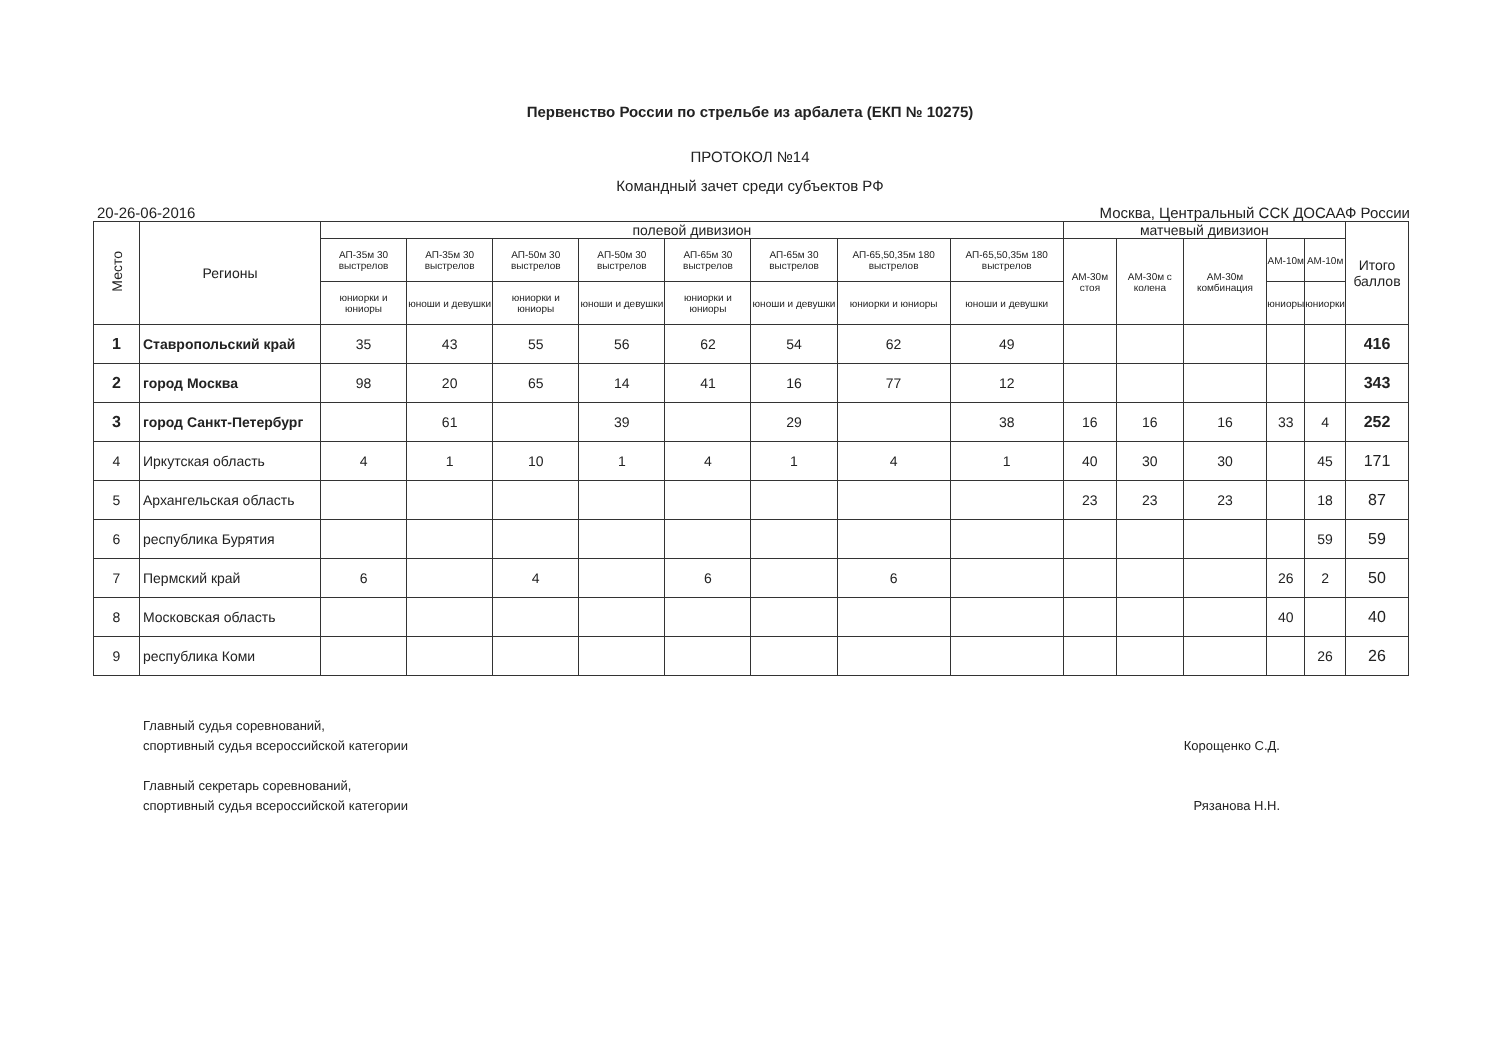Первенство России по стрельбе из арбалета (ЕКП № 10275)
ПРОТОКОЛ №14
Командный зачет среди субъектов РФ
20-26-06-2016 Москва, Центральный ССК ДОСААФ России
| Место | Регионы | полевой дивизион | | | | | | | | матчевый дивизион | | | | | Итого баллов |
| --- | --- | --- | --- | --- | --- | --- | --- | --- | --- | --- | --- | --- | --- | --- | --- |
| | | АП-35м 30 выстрелов | АП-35м 30 выстрелов | АП-50м 30 выстрелов | АП-50м 30 выстрелов | АП-65м 30 выстрелов | АП-65м 30 выстрелов | АП-65,50,35м 180 выстрелов | АП-65,50,35м 180 выстрелов | АМ-30м стоя | АМ-30м с колена | АМ-30м комбинация | АМ-10м | АМ-10м | |
| | | юниорки и юниоры | юноши и девушки | юниорки и юниоры | юноши и девушки | юниорки и юниоры | юноши и девушки | юниорки и юниоры | юноши и девушки | | | | юниоры | юниорки | |
| 1 | Ставропольский край | 35 | 43 | 55 | 56 | 62 | 54 | 62 | 49 | | | | | | 416 |
| 2 | город Москва | 98 | 20 | 65 | 14 | 41 | 16 | 77 | 12 | | | | | | 343 |
| 3 | город Санкт-Петербург | | 61 | | 39 | | 29 | | 38 | 16 | 16 | 16 | 33 | 4 | 252 |
| 4 | Иркутская область | 4 | 1 | 10 | 1 | 4 | 1 | 4 | 1 | 40 | 30 | 30 | | 45 | 171 |
| 5 | Архангельская область | | | | | | | | | 23 | 23 | 23 | | 18 | 87 |
| 6 | республика Бурятия | | | | | | | | | | | | | 59 | 59 |
| 7 | Пермский край | 6 | | 4 | | 6 | | 6 | | | | | 26 | 2 | 50 |
| 8 | Московская область | | | | | | | | | | | | 40 | | 40 |
| 9 | республика Коми | | | | | | | | | | | | | 26 | 26 |
Главный судья соревнований,
спортивный судья всероссийской категории
Корощенко С.Д.
Главный секретарь соревнований,
спортивный судья всероссийской категории
Рязанова Н.Н.